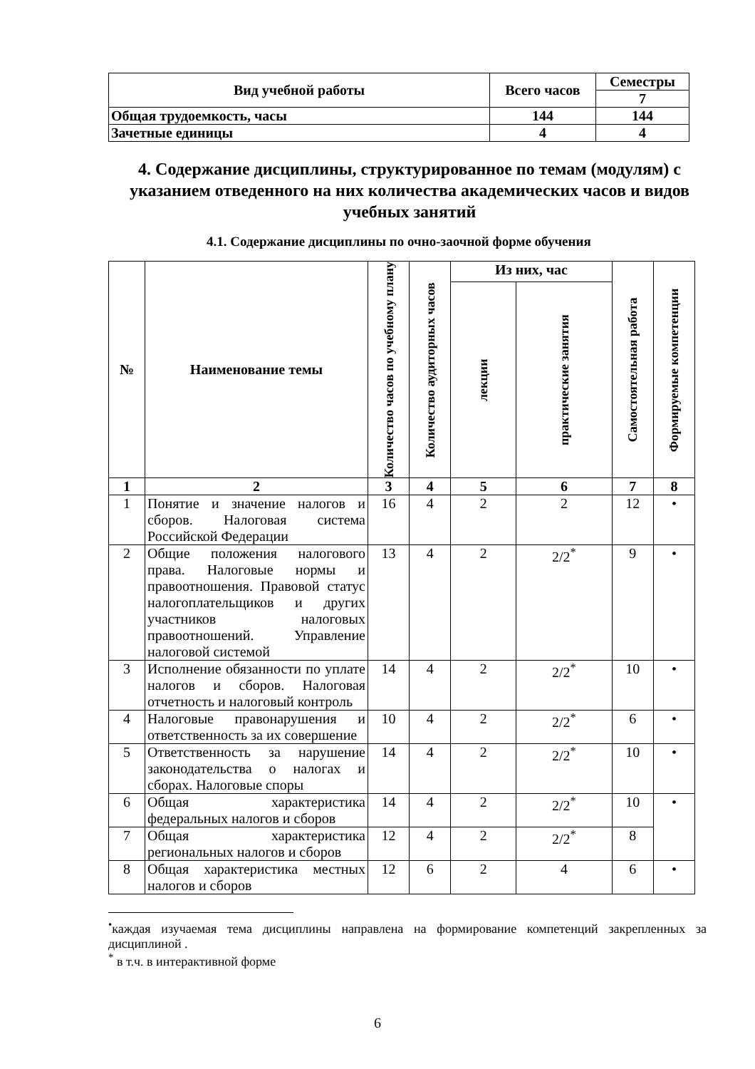| Вид учебной работы | Всего часов | Семестры |
| --- | --- | --- |
| | | 7 |
| Общая трудоемкость, часы | 144 | 144 |
| Зачетные единицы | 4 | 4 |
4. Содержание дисциплины, структурированное по темам (модулям) с указанием отведенного на них количества академических часов и видов учебных занятий
4.1. Содержание дисциплины по очно-заочной форме обучения
| № | Наименование темы | Количество часов по учебному плану | Количество аудиторных часов | Из них, час | | Самостоятельная работа | Формируемые компетенции |
| --- | --- | --- | --- | --- | --- | --- | --- |
| | | | | лекции | практические занятия | | |
| 1 | 2 | 3 | 4 | 5 | 6 | 7 | 8 |
| 1 | Понятие и значение налогов и сборов. Налоговая система Российской Федерации | 16 | 4 | 2 | 2 | 12 | • |
| 2 | Общие положения налогового права. Налоговые нормы и правоотношения. Правовой статус налогоплательщиков и других участников налоговых правоотношений. Управление налоговой системой | 13 | 4 | 2 | 2/2<sup>*</sup> | 9 | • |
| 3 | Исполнение обязанности по уплате налогов и сборов. Налоговая отчетность и налоговый контроль | 14 | 4 | 2 | 2/2<sup>*</sup> | 10 | • |
| 4 | Налоговые правонарушения и ответственность за их совершение | 10 | 4 | 2 | 2/2<sup>*</sup> | 6 | • |
| 5 | Ответственность за нарушение законодательства о налогах и сборах. Налоговые споры | 14 | 4 | 2 | 2/2<sup>*</sup> | 10 | • |
| 6 | Общая характеристика федеральных налогов и сборов | 14 | 4 | 2 | 2/2<sup>*</sup> | 10 | • |
| 7 | Общая характеристика региональных налогов и сборов | 12 | 4 | 2 | 2/2<sup>*</sup> | 8 | |
| 8 | Общая характеристика местных налогов и сборов | 12 | 6 | 2 | 4 | 6 | • |
<sup>•</sup>каждая изучаемая тема дисциплины направлена на формирование компетенций закрепленных за дисциплиной .
<sup>*</sup> в т.ч. в интерактивной форме
6